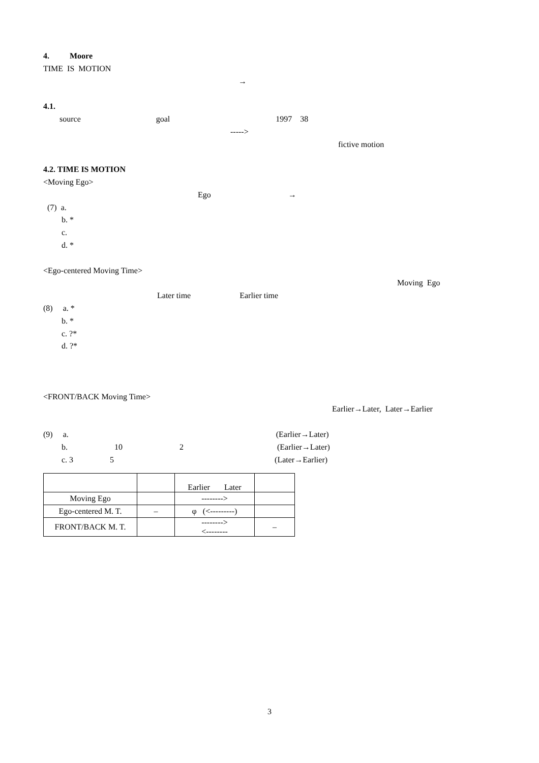4. Moore
TIME IS MOTION
→
4.1.
source goal 1997 38
----->
fictive motion
4.2. TIME IS MOTION
<Moving Ego>
Ego →
(7) a.
b. *
c.
d. *
<Ego-centered Moving Time>
Moving Ego
Later time Earlier time
(8) a. *
b. *
c. ?*
d. ?*
<FRONT/BACK Moving Time>
Earlier→Later, Later→Earlier
(9) a. (Earlier→Later)
b. 10 2 (Earlier→Later)
c. 3 5 (Later→Earlier)
| | | Earlier Later | |
| Moving Ego | | --------> | |
| Ego-centered M. T. | – | φ (<---------) | |
| FRONT/BACK M. T. | | --------> <-------- | – |
3